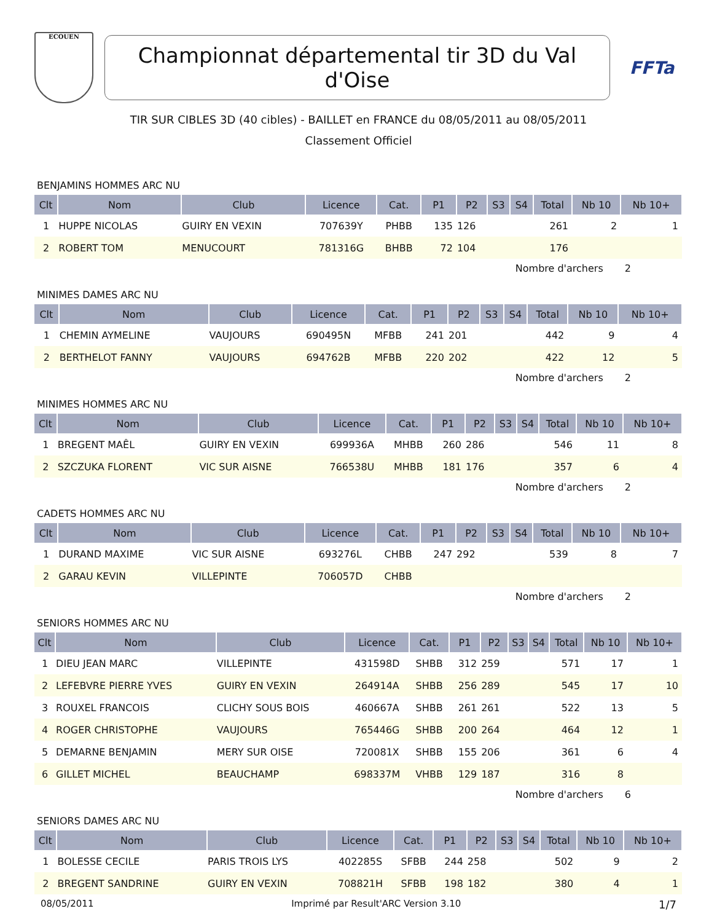ECOUEN
Championnat départemental tir 3D du Val d'Oise
FFTa
TIR SUR CIBLES 3D (40 cibles) - BAILLET en FRANCE du 08/05/2011 au 08/05/2011
Classement Officiel
BENJAMINS HOMMES ARC NU
| Clt | Nom | Club | Licence | Cat. | P1 | P2 | S3 | S4 | Total | Nb 10 | Nb 10+ |
| --- | --- | --- | --- | --- | --- | --- | --- | --- | --- | --- | --- |
| 1 | HUPPE NICOLAS | GUIRY EN VEXIN | 707639Y | PHBB | 135 | 126 | | | 261 | 2 | 1 |
| 2 | ROBERT TOM | MENUCOURT | 781316G | BHBB | 72 | 104 | | | 176 | | |
Nombre d'archers 2
MINIMES DAMES ARC NU
| Clt | Nom | Club | Licence | Cat. | P1 | P2 | S3 | S4 | Total | Nb 10 | Nb 10+ |
| --- | --- | --- | --- | --- | --- | --- | --- | --- | --- | --- | --- |
| 1 | CHEMIN AYMELINE | VAUJOURS | 690495N | MFBB | 241 | 201 | | | 442 | 9 | 4 |
| 2 | BERTHELOT FANNY | VAUJOURS | 694762B | MFBB | 220 | 202 | | | 422 | 12 | 5 |
Nombre d'archers 2
MINIMES HOMMES ARC NU
| Clt | Nom | Club | Licence | Cat. | P1 | P2 | S3 | S4 | Total | Nb 10 | Nb 10+ |
| --- | --- | --- | --- | --- | --- | --- | --- | --- | --- | --- | --- |
| 1 | BREGENT MAÊL | GUIRY EN VEXIN | 699936A | MHBB | 260 | 286 | | | 546 | 11 | 8 |
| 2 | SZCZUKA FLORENT | VIC SUR AISNE | 766538U | MHBB | 181 | 176 | | | 357 | 6 | 4 |
Nombre d'archers 2
CADETS HOMMES ARC NU
| Clt | Nom | Club | Licence | Cat. | P1 | P2 | S3 | S4 | Total | Nb 10 | Nb 10+ |
| --- | --- | --- | --- | --- | --- | --- | --- | --- | --- | --- | --- |
| 1 | DURAND MAXIME | VIC SUR AISNE | 693276L | CHBB | 247 | 292 | | | 539 | 8 | 7 |
| 2 | GARAU KEVIN | VILLEPINTE | 706057D | CHBB | | | | | | | |
Nombre d'archers 2
SENIORS HOMMES ARC NU
| Clt | Nom | Club | Licence | Cat. | P1 | P2 | S3 | S4 | Total | Nb 10 | Nb 10+ |
| --- | --- | --- | --- | --- | --- | --- | --- | --- | --- | --- | --- |
| 1 | DIEU JEAN MARC | VILLEPINTE | 431598D | SHBB | 312 | 259 | | | 571 | 17 | 1 |
| 2 | LEFEBVRE PIERRE YVES | GUIRY EN VEXIN | 264914A | SHBB | 256 | 289 | | | 545 | 17 | 10 |
| 3 | ROUXEL FRANCOIS | CLICHY SOUS BOIS | 460667A | SHBB | 261 | 261 | | | 522 | 13 | 5 |
| 4 | ROGER CHRISTOPHE | VAUJOURS | 765446G | SHBB | 200 | 264 | | | 464 | 12 | 1 |
| 5 | DEMARNE BENJAMIN | MERY SUR OISE | 720081X | SHBB | 155 | 206 | | | 361 | 6 | 4 |
| 6 | GILLET MICHEL | BEAUCHAMP | 698337M | VHBB | 129 | 187 | | | 316 | 8 | |
Nombre d'archers 6
SENIORS DAMES ARC NU
| Clt | Nom | Club | Licence | Cat. | P1 | P2 | S3 | S4 | Total | Nb 10 | Nb 10+ |
| --- | --- | --- | --- | --- | --- | --- | --- | --- | --- | --- | --- |
| 1 | BOLESSE CECILE | PARIS TROIS LYS | 402285S | SFBB | 244 | 258 | | | 502 | 9 | 2 |
| 2 | BREGENT SANDRINE | GUIRY EN VEXIN | 708821H | SFBB | 198 | 182 | | | 380 | 4 | 1 |
08/05/2011 Imprimé par Result'ARC Version 3.10 1/7